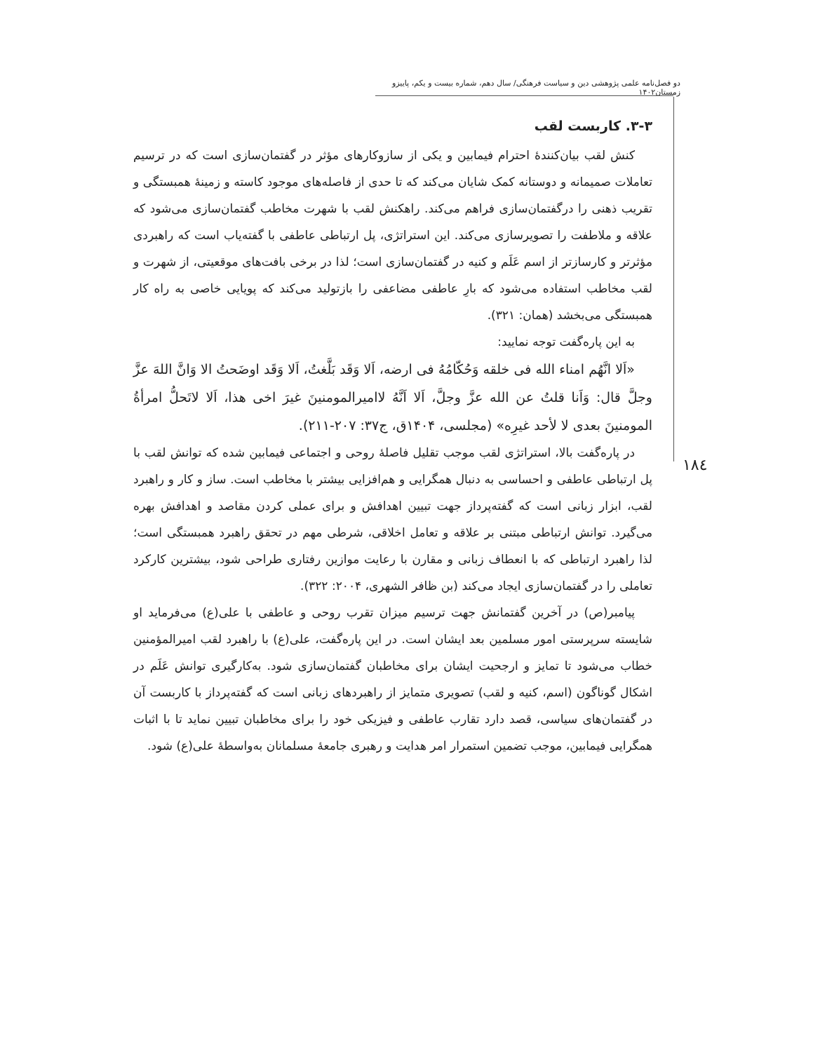دو فصل‌نامه علمی پژوهشی دین و سیاست فرهنگی/ سال دهم، شماره بیست و یکم، پاییزو زمستان۱۴۰۲
۱۸٤
۳-۳. کاربست لقب
کنش لقب بیان‌کنندۀ احترام فیمابین و یکی از سازوکارهای مؤثر در گفتمان‌سازی است که در ترسیم تعاملات صمیمانه و دوستانه کمک شایان می‌کند که تا حدی از فاصله‌های موجود کاسته و زمینۀ همبستگی و تقریب ذهنی را درگفتمان‌سازی فراهم می‌کند. راهکنش لقب با شهرت مخاطب گفتمان‌سازی می‌شود که علاقه و ملاطفت را تصویرسازی می‌کند. این استراتژی، پل ارتباطی عاطفی با گفته‌یاب است که راهبردی مؤثرتر و کارسازتر از اسم عَلَم و کنیه در گفتمان‌سازی است؛ لذا در برخی بافت‌های موقعیتی، از شهرت و لقب مخاطب استفاده می‌شود که بارِ عاطفی مضاعفی را بازتولید می‌کند که پویایی خاصی به راه کار همبستگی می‌بخشد (همان: ۳۲۱).
به این پاره‌گفت توجه نمایید:
«اَلا انَّهُم امناء الله فی خلقه وَحُکّامُهُ فی ارضه، اَلا وَقَد بَلَّغتُ، اَلا وَقَد اوضَحتُ الا وَانَّ اللهَ عزَّ وجلَّ قال: وَاَنا قلتُ عن الله عزَّ وجلَّ، اَلا اَنَّهُ لاامیرالمومنینَ غیرَ اخی هذا، اَلا لاتَحلُّ امرأةُ المومنینَ بعدی لا لأحد غیرِه» (مجلسی، ۱۴۰۴ق، ج۳۷: ۲۰۷-۲۱۱).
در پاره‌گفت بالا، استراتژی لقب موجب تقلیل فاصلۀ روحی و اجتماعی فیمابین شده که توانش لقب با پل ارتباطی عاطفی و احساسی به دنبال همگرایی و هم‌افزایی بیشتر با مخاطب است. ساز و کار و راهبرد لقب، ابزار زبانی است که گفته‌پرداز جهت تبیین اهدافش و برای عملی کردن مقاصد و اهدافش بهره می‌گیرد. توانش ارتباطی مبتنی بر علاقه و تعامل اخلاقی، شرطی مهم در تحقق راهبرد همبستگی است؛ لذا راهبرد ارتباطی که با انعطاف زبانی و مقارن با رعایت موازین رفتاری طراحی شود، بیشترین کارکرد تعاملی را در گفتمان‌سازی ایجاد می‌کند (بن ظافر الشهری، ۲۰۰۴: ۳۲۲).
پیامبر(ص) در آخرین گفتمانش جهت ترسیم میزان تقرب روحی و عاطفی با علی(ع) می‌فرماید او شایسته سرپرستی امور مسلمین بعد ایشان است. در این پاره‌گفت، علی(ع) با راهبرد لقب امیرالمؤمنین خطاب می‌شود تا تمایز و ارجحیت ایشان برای مخاطبان گفتمان‌سازی شود. به‌کارگیری توانش عَلَم در اشکال گوناگون (اسم، کنیه و لقب) تصویری متمایز از راهبردهای زبانی است که گفته‌پرداز با کاربست آن در گفتمان‌های سیاسی، قصد دارد تقارب عاطفی و فیزیکی خود را برای مخاطبان تبیین نماید تا با اثبات همگرایی فیمابین، موجب تضمین استمرار امر هدایت و رهبری جامعۀ مسلمانان به‌واسطۀ علی(ع) شود.